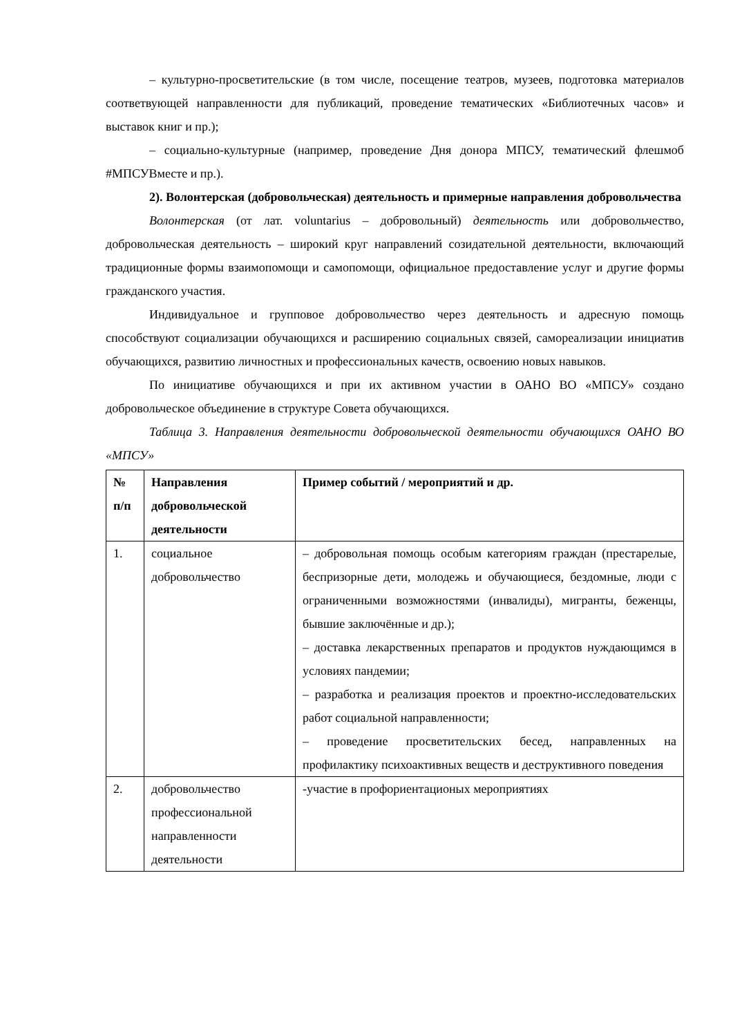– культурно-просветительские (в том числе, посещение театров, музеев, подготовка материалов соответвующей направленности для публикаций, проведение тематических «Библиотечных часов» и выставок книг и пр.);
– социально-культурные (например, проведение Дня донора МПСУ, тематический флешмоб #МПСУВместе и пр.).
2). Волонтерская (добровольческая) деятельность и примерные направления добровольчества
Волонтерская (от лат. voluntarius – добровольный) деятельность или добровольчество, добровольческая деятельность – широкий круг направлений созидательной деятельности, включающий традиционные формы взаимопомощи и самопомощи, официальное предоставление услуг и другие формы гражданского участия.
Индивидуальное и групповое добровольчество через деятельность и адресную помощь способствуют социализации обучающихся и расширению социальных связей, самореализации инициатив обучающихся, развитию личностных и профессиональных качеств, освоению новых навыков.
По инициативе обучающихся и при их активном участии в ОАНО ВО «МПСУ» создано добровольческое объединение в структуре Совета обучающихся.
Таблица 3. Направления деятельности добровольческой деятельности обучающихся ОАНО ВО «МПСУ»
| № п/п | Направления добровольческой деятельности | Пример событий / мероприятий и др. |
| --- | --- | --- |
| 1. | социальное добровольчество | – добровольная помощь особым категориям граждан (престарелые, беспризорные дети, молодежь и обучающиеся, бездомные, люди с ограниченными возможностями (инвалиды), мигранты, беженцы, бывшие заключённые и др.); – доставка лекарственных препаратов и продуктов нуждающимся в условиях пандемии; – разработка и реализация проектов и проектно-исследовательских работ социальной направленности; – проведение просветительских бесед, направленных на профилактику психоактивных веществ и деструктивного поведения |
| 2. | добровольчество профессиональной направленности деятельности | -участие в профориентационых мероприятиях |